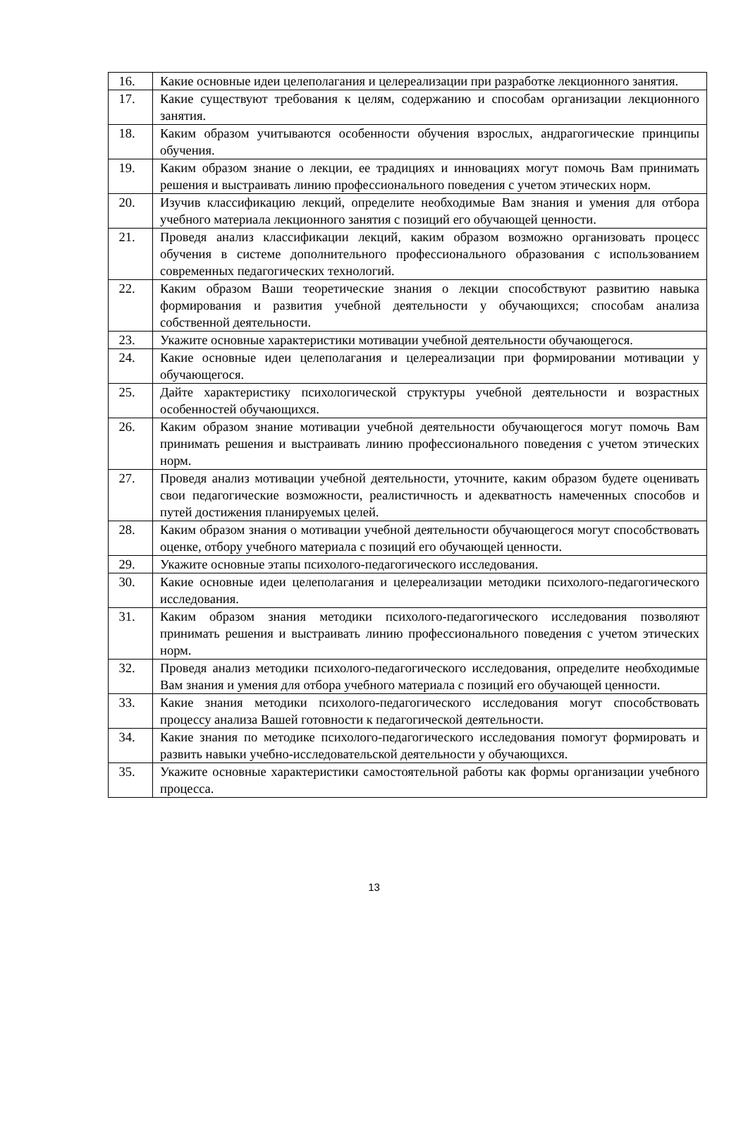| 16. | Какие основные идеи целеполагания и целереализации при разработке лекционного занятия. |
| 17. | Какие существуют требования к целям, содержанию и способам организации лекционного занятия. |
| 18. | Каким образом учитываются особенности обучения взрослых, андрагогические принципы обучения. |
| 19. | Каким образом знание о лекции, ее традициях и инновациях могут помочь Вам принимать решения и выстраивать линию профессионального поведения с учетом этических норм. |
| 20. | Изучив классификацию лекций, определите необходимые Вам знания и умения для отбора учебного материала лекционного занятия с позиций его обучающей ценности. |
| 21. | Проведя анализ классификации лекций, каким образом возможно организовать процесс обучения в системе дополнительного профессионального образования с использованием современных педагогических технологий. |
| 22. | Каким образом Ваши теоретические знания о лекции способствуют развитию навыка формирования и развития учебной деятельности у обучающихся; способам анализа собственной деятельности. |
| 23. | Укажите основные характеристики мотивации учебной деятельности обучающегося. |
| 24. | Какие основные идеи целеполагания и целереализации при формировании мотивации у обучающегося. |
| 25. | Дайте характеристику психологической структуры учебной деятельности и возрастных особенностей обучающихся. |
| 26. | Каким образом знание мотивации учебной деятельности обучающегося могут помочь Вам принимать решения и выстраивать линию профессионального поведения с учетом этических норм. |
| 27. | Проведя анализ мотивации учебной деятельности, уточните, каким образом будете оценивать свои педагогические возможности, реалистичность и адекватность намеченных способов и путей достижения планируемых целей. |
| 28. | Каким образом знания о мотивации учебной деятельности обучающегося могут способствовать оценке, отбору учебного материала с позиций его обучающей ценности. |
| 29. | Укажите основные этапы психолого-педагогического исследования. |
| 30. | Какие основные идеи целеполагания и целереализации методики психолого-педагогического исследования. |
| 31. | Каким образом знания методики психолого-педагогического исследования позволяют принимать решения и выстраивать линию профессионального поведения с учетом этических норм. |
| 32. | Проведя анализ методики психолого-педагогического исследования, определите необходимые Вам знания и умения для отбора учебного материала с позиций его обучающей ценности. |
| 33. | Какие знания методики психолого-педагогического исследования могут способствовать процессу анализа Вашей готовности к педагогической деятельности. |
| 34. | Какие знания по методике психолого-педагогического исследования помогут формировать и развить навыки учебно-исследовательской деятельности у обучающихся. |
| 35. | Укажите основные характеристики самостоятельной работы как формы организации учебного процесса. |
13